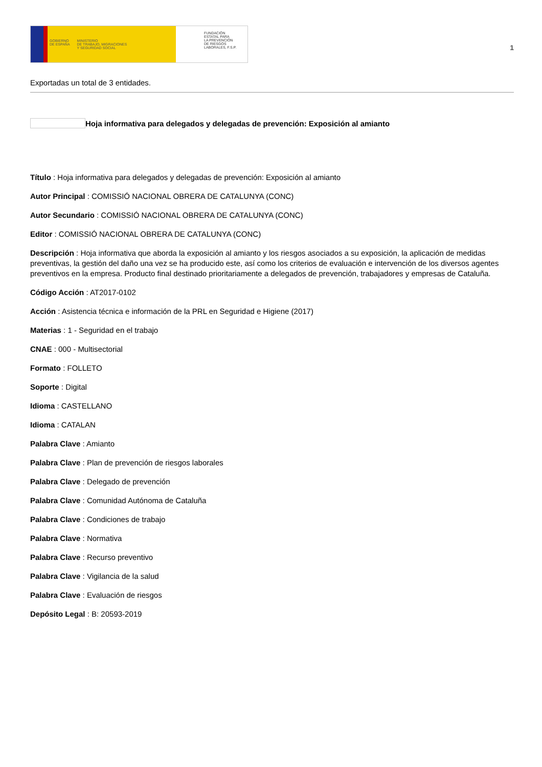GOBIERNO
DE ESPAÑA MINISTERIO
DE TRABAJO, MIGRACIONES
Y SEGURIDAD SOCIAL
FUNDACIÓN
ESTATAL PARA
LA PREVENCIÓN
DE RIESGOS
LABORALES, F.S.P.
1
Exportadas un total de 3 entidades.
Hoja informativa para delegados y delegadas de prevención: Exposición al amianto
Título : Hoja informativa para delegados y delegadas de prevención: Exposición al amianto
Autor Principal : COMISSIÓ NACIONAL OBRERA DE CATALUNYA (CONC)
Autor Secundario : COMISSIÓ NACIONAL OBRERA DE CATALUNYA (CONC)
Editor : COMISSIÓ NACIONAL OBRERA DE CATALUNYA (CONC)
Descripción : Hoja informativa que aborda la exposición al amianto y los riesgos asociados a su exposición, la aplicación de medidas preventivas, la gestión del daño una vez se ha producido este, así como los criterios de evaluación e intervención de los diversos agentes preventivos en la empresa. Producto final destinado prioritariamente a delegados de prevención, trabajadores y empresas de Cataluña.
Código Acción : AT2017-0102
Acción : Asistencia técnica e información de la PRL en Seguridad e Higiene (2017)
Materias : 1 - Seguridad en el trabajo
CNAE : 000 - Multisectorial
Formato : FOLLETO
Soporte : Digital
Idioma : CASTELLANO
Idioma : CATALAN
Palabra Clave : Amianto
Palabra Clave : Plan de prevención de riesgos laborales
Palabra Clave : Delegado de prevención
Palabra Clave : Comunidad Autónoma de Cataluña
Palabra Clave : Condiciones de trabajo
Palabra Clave : Normativa
Palabra Clave : Recurso preventivo
Palabra Clave : Vigilancia de la salud
Palabra Clave : Evaluación de riesgos
Depósito Legal : B: 20593-2019